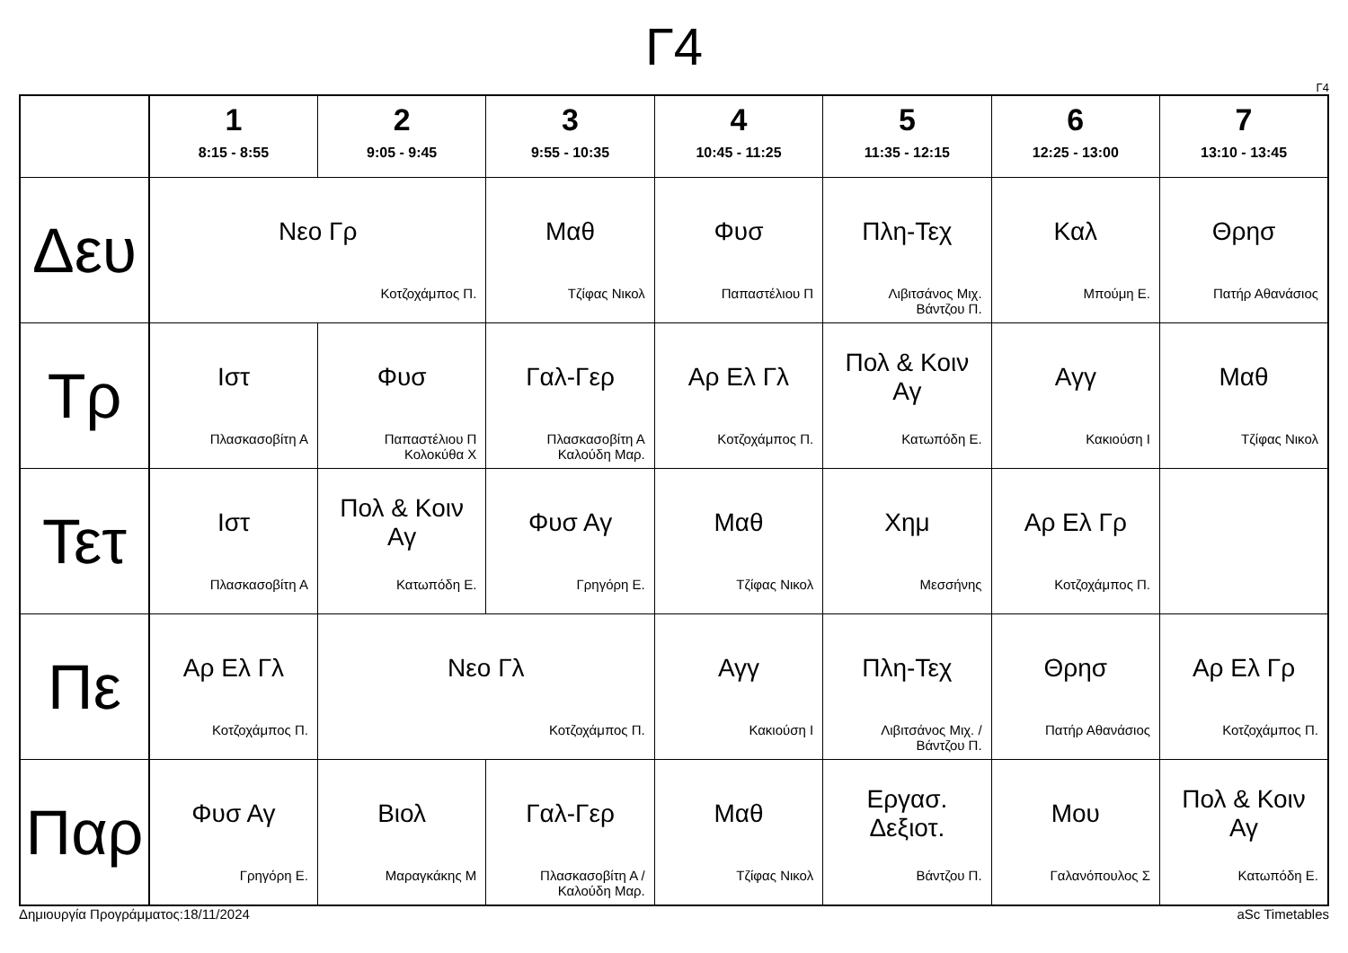Γ4
Γ4
| | 1 8:15 - 8:55 | 2 9:05 - 9:45 | 3 9:55 - 10:35 | 4 10:45 - 11:25 | 5 11:35 - 12:15 | 6 12:25 - 13:00 | 7 13:10 - 13:45 |
| --- | --- | --- | --- | --- | --- | --- | --- |
| Δευ | Νεο Γρ Κοτζοχάμπος Π. | | Μαθ Τζίφας Νικολ | Φυσ Παπαστέλιου Π | Πλη-Τεχ Λιβιτσάνος Μιχ. Βάντζου Π. | Καλ Μπούμη Ε. | Θρησ Πατήρ Αθανάσιος |
| Τρ | Ιστ Πλασκασοβίτη Α | Φυσ Παπαστέλιου Π Κολοκύθα Χ | Γαλ-Γερ Πλασκασοβίτη Α Καλούδη Μαρ. | Αρ Ελ Γλ Κοτζοχάμπος Π. | Πολ & Κοιν Αγ Κατωπόδη Ε. | Αγγ Κακιούση Ι | Μαθ Τζίφας Νικολ |
| Τετ | Ιστ Πλασκασοβίτη Α | Πολ & Κοιν Αγ Κατωπόδη Ε. | Φυσ Αγ Γρηγόρη Ε. | Μαθ Τζίφας Νικολ | Χημ Μεσσήνης | Αρ Ελ Γρ Κοτζοχάμπος Π. | |
| Πε | Αρ Ελ Γλ Κοτζοχάμπος Π. | Νεο Γλ Κοτζοχάμπος Π. | | Αγγ Κακιούση Ι | Πλη-Τεχ Λιβιτσάνος Μιχ. / Βάντζου Π. | Θρησ Πατήρ Αθανάσιος | Αρ Ελ Γρ Κοτζοχάμπος Π. |
| Παρ | Φυσ Αγ Γρηγόρη Ε. | Βιολ Μαραγκάκης Μ | Γαλ-Γερ Πλασκασοβίτη Α / Καλούδη Μαρ. | Μαθ Τζίφας Νικολ | Εργασ. Δεξιοτ. Βάντζου Π. | Μου Γαλανόπουλος Σ | Πολ & Κοιν Αγ Κατωπόδη Ε. |
Δημιουργία Προγράμματος:18/11/2024 aSc Timetables